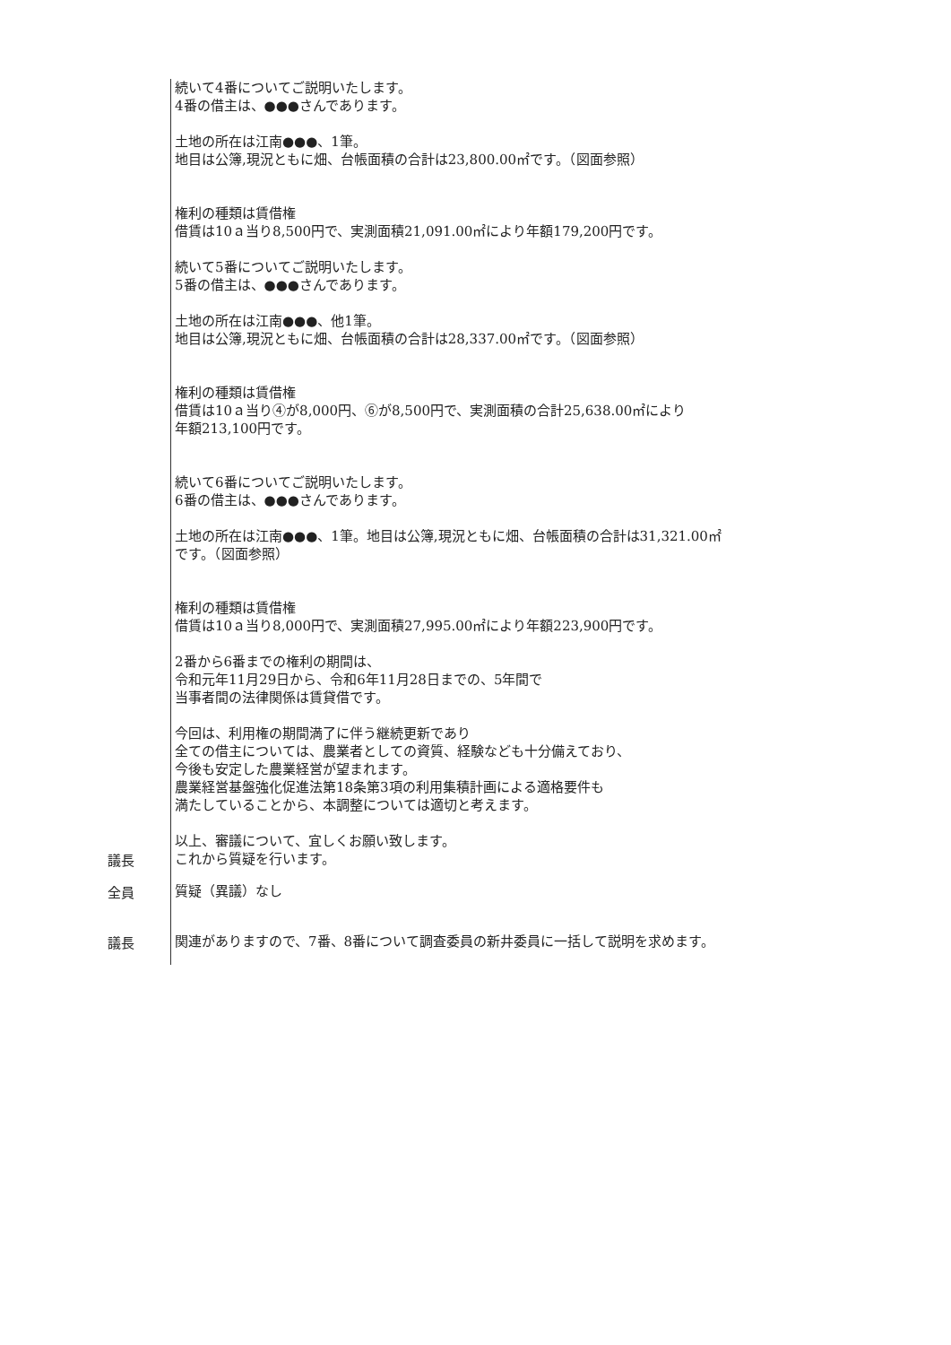続いて4番についてご説明いたします。
4番の借主は、●●●さんであります。
土地の所在は江南●●●、1筆。
地目は公簿,現況ともに畑、台帳面積の合計は23,800.00㎡です。（図面参照）
権利の種類は賃借権
借賃は10ａ当り8,500円で、実測面積21,091.00㎡により年額179,200円です。
続いて5番についてご説明いたします。
5番の借主は、●●●さんであります。
土地の所在は江南●●●、他1筆。
地目は公簿,現況ともに畑、台帳面積の合計は28,337.00㎡です。（図面参照）
権利の種類は賃借権
借賃は10ａ当り④が8,000円、⑥が8,500円で、実測面積の合計25,638.00㎡により
年額213,100円です。
続いて6番についてご説明いたします。
6番の借主は、●●●さんであります。
土地の所在は江南●●●、1筆。地目は公簿,現況ともに畑、台帳面積の合計は31,321.00㎡
です。（図面参照）
権利の種類は賃借権
借賃は10ａ当り8,000円で、実測面積27,995.00㎡により年額223,900円です。
2番から6番までの権利の期間は、
令和元年11月29日から、令和6年11月28日までの、5年間で
当事者間の法律関係は賃貸借です。
今回は、利用権の期間満了に伴う継続更新であり
全ての借主については、農業者としての資質、経験なども十分備えており、
今後も安定した農業経営が望まれます。
農業経営基盤強化促進法第18条第3項の利用集積計画による適格要件も
満たしていることから、本調整については適切と考えます。
以上、審議について、宜しくお願い致します。
議長
これから質疑を行います。
全員
質疑（異議）なし
議長
関連がありますので、7番、8番について調査委員の新井委員に一括して説明を求めます。